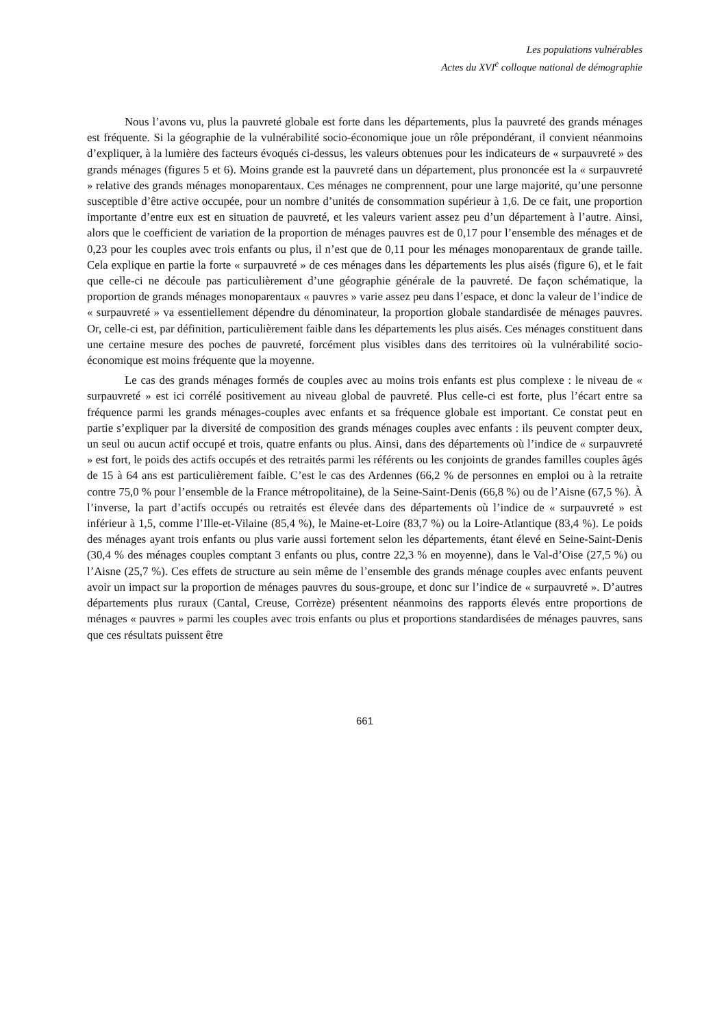Les populations vulnérables
Actes du XVI<sup>e</sup> colloque national de démographie
Nous l’avons vu, plus la pauvreté globale est forte dans les départements, plus la pauvreté des grands ménages est fréquente. Si la géographie de la vulnérabilité socio-économique joue un rôle prépondérant, il convient néanmoins d’expliquer, à la lumière des facteurs évoqués ci-dessus, les valeurs obtenues pour les indicateurs de « surpauvreté » des grands ménages (figures 5 et 6). Moins grande est la pauvreté dans un département, plus prononcée est la « surpauvreté » relative des grands ménages monoparentaux. Ces ménages ne comprennent, pour une large majorité, qu’une personne susceptible d’être active occupée, pour un nombre d’unités de consommation supérieur à 1,6. De ce fait, une proportion importante d’entre eux est en situation de pauvreté, et les valeurs varient assez peu d’un département à l’autre. Ainsi, alors que le coefficient de variation de la proportion de ménages pauvres est de 0,17 pour l’ensemble des ménages et de 0,23 pour les couples avec trois enfants ou plus, il n’est que de 0,11 pour les ménages monoparentaux de grande taille. Cela explique en partie la forte « surpauvreté » de ces ménages dans les départements les plus aisés (figure 6), et le fait que celle-ci ne découle pas particulièrement d’une géographie générale de la pauvreté. De façon schématique, la proportion de grands ménages monoparentaux « pauvres » varie assez peu dans l’espace, et donc la valeur de l’indice de « surpauvreté » va essentiellement dépendre du dénominateur, la proportion globale standardisée de ménages pauvres. Or, celle-ci est, par définition, particulièrement faible dans les départements les plus aisés. Ces ménages constituent dans une certaine mesure des poches de pauvreté, forcément plus visibles dans des territoires où la vulnérabilité socio-économique est moins fréquente que la moyenne.
Le cas des grands ménages formés de couples avec au moins trois enfants est plus complexe : le niveau de « surpauvreté » est ici corrélé positivement au niveau global de pauvreté. Plus celle-ci est forte, plus l’écart entre sa fréquence parmi les grands ménages-couples avec enfants et sa fréquence globale est important. Ce constat peut en partie s’expliquer par la diversité de composition des grands ménages couples avec enfants : ils peuvent compter deux, un seul ou aucun actif occupé et trois, quatre enfants ou plus. Ainsi, dans des départements où l’indice de « surpauvreté » est fort, le poids des actifs occupés et des retraités parmi les référents ou les conjoints de grandes familles couples âgés de 15 à 64 ans est particulièrement faible. C’est le cas des Ardennes (66,2 % de personnes en emploi ou à la retraite contre 75,0 % pour l’ensemble de la France métropolitaine), de la Seine-Saint-Denis (66,8 %) ou de l’Aisne (67,5 %). À l’inverse, la part d’actifs occupés ou retraités est élevée dans des départements où l’indice de « surpauvreté » est inférieur à 1,5, comme l’Ille-et-Vilaine (85,4 %), le Maine-et-Loire (83,7 %) ou la Loire-Atlantique (83,4 %). Le poids des ménages ayant trois enfants ou plus varie aussi fortement selon les départements, étant élevé en Seine-Saint-Denis (30,4 % des ménages couples comptant 3 enfants ou plus, contre 22,3 % en moyenne), dans le Val-d’Oise (27,5 %) ou l’Aisne (25,7 %). Ces effets de structure au sein même de l’ensemble des grands ménage couples avec enfants peuvent avoir un impact sur la proportion de ménages pauvres du sous-groupe, et donc sur l’indice de « surpauvreté ». D’autres départements plus ruraux (Cantal, Creuse, Corrèze) présentent néanmoins des rapports élevés entre proportions de ménages « pauvres » parmi les couples avec trois enfants ou plus et proportions standardisées de ménages pauvres, sans que ces résultats puissent être
661